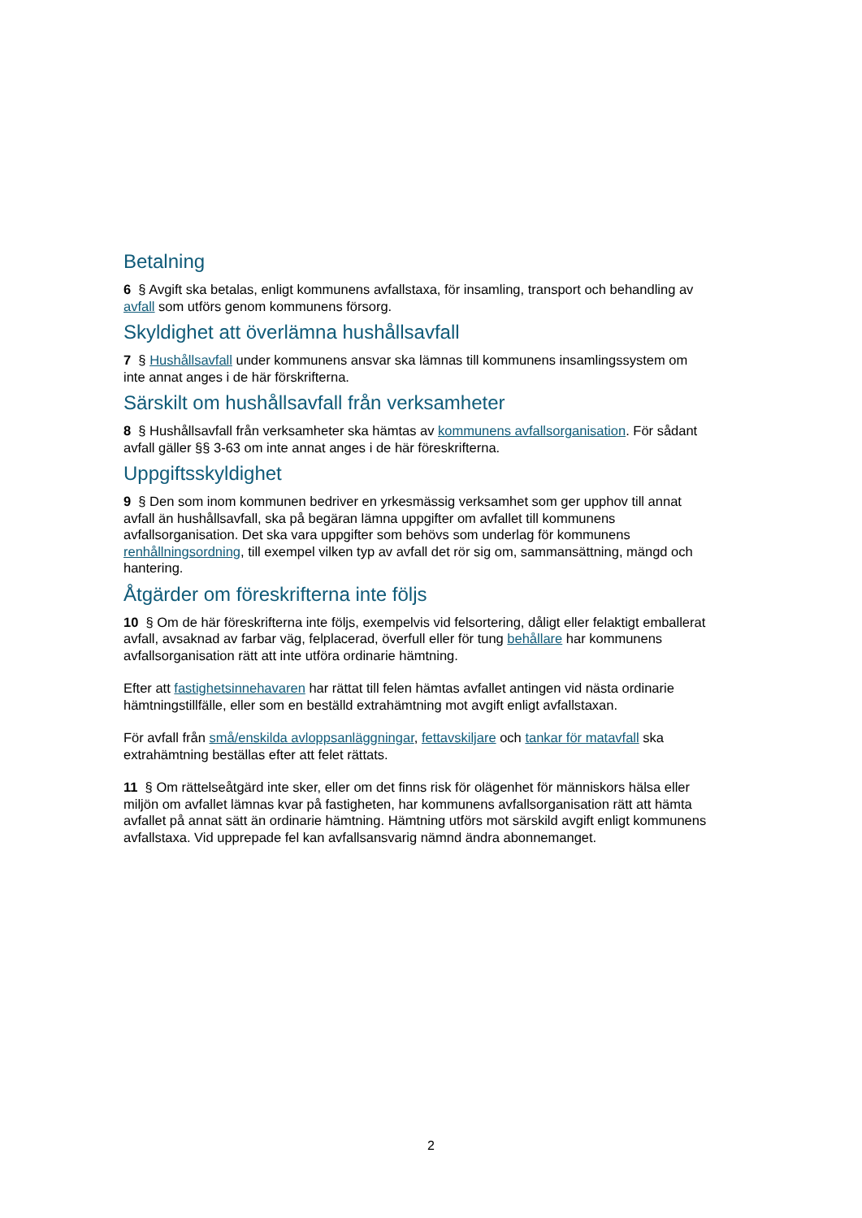Betalning
6 § Avgift ska betalas, enligt kommunens avfallstaxa, för insamling, transport och behandling av avfall som utförs genom kommunens försorg.
Skyldighet att överlämna hushållsavfall
7 § Hushållsavfall under kommunens ansvar ska lämnas till kommunens insamlingssystem om inte annat anges i de här förskrifterna.
Särskilt om hushållsavfall från verksamheter
8 § Hushållsavfall från verksamheter ska hämtas av kommunens avfallsorganisation. För sådant avfall gäller §§ 3-63 om inte annat anges i de här föreskrifterna.
Uppgiftsskyldighet
9 § Den som inom kommunen bedriver en yrkesmässig verksamhet som ger upphov till annat avfall än hushållsavfall, ska på begäran lämna uppgifter om avfallet till kommunens avfallsorganisation. Det ska vara uppgifter som behövs som underlag för kommunens renhållningsordning, till exempel vilken typ av avfall det rör sig om, sammansättning, mängd och hantering.
Åtgärder om föreskrifterna inte följs
10 § Om de här föreskrifterna inte följs, exempelvis vid felsortering, dåligt eller felaktigt emballerat avfall, avsaknad av farbar väg, felplacerad, överfull eller för tung behållare har kommunens avfallsorganisation rätt att inte utföra ordinarie hämtning.
Efter att fastighetsinnehavaren har rättat till felen hämtas avfallet antingen vid nästa ordinarie hämtningstillfälle, eller som en beställd extrahämtning mot avgift enligt avfallstaxan.
För avfall från små/enskilda avloppsanläggningar, fettavskiljare och tankar för matavfall ska extrahämtning beställas efter att felet rättats.
11 § Om rättelseåtgärd inte sker, eller om det finns risk för olägenhet för människors hälsa eller miljön om avfallet lämnas kvar på fastigheten, har kommunens avfallsorganisation rätt att hämta avfallet på annat sätt än ordinarie hämtning. Hämtning utförs mot särskild avgift enligt kommunens avfallstaxa. Vid upprepade fel kan avfallsansvarig nämnd ändra abonnemanget.
2